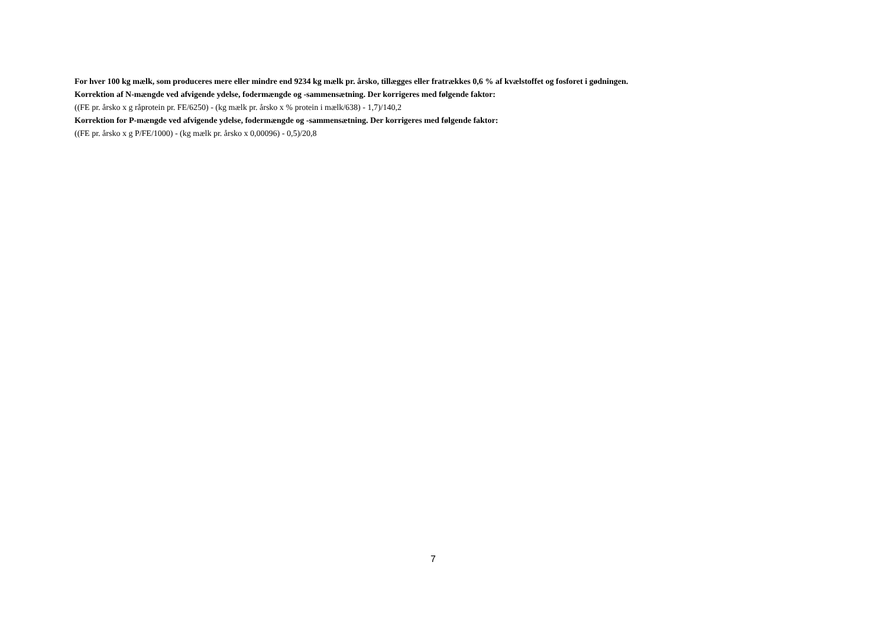For hver 100 kg mælk, som produceres mere eller mindre end 9234 kg mælk pr. årsko, tillægges eller fratrækkes 0,6 % af kvælstoffet og fosforet i gødningen.
Korrektion af N-mængde ved afvigende ydelse, fodermængde og -sammensætning. Der korrigeres med følgende faktor:
((FE pr. årsko x g råprotein pr. FE/6250) - (kg mælk pr. årsko x % protein i mælk/638) - 1,7)/140,2
Korrektion for P-mængde ved afvigende ydelse, fodermængde og -sammensætning. Der korrigeres med følgende faktor:
((FE pr. årsko x g P/FE/1000) - (kg mælk pr. årsko x 0,00096) - 0,5)/20,8
7